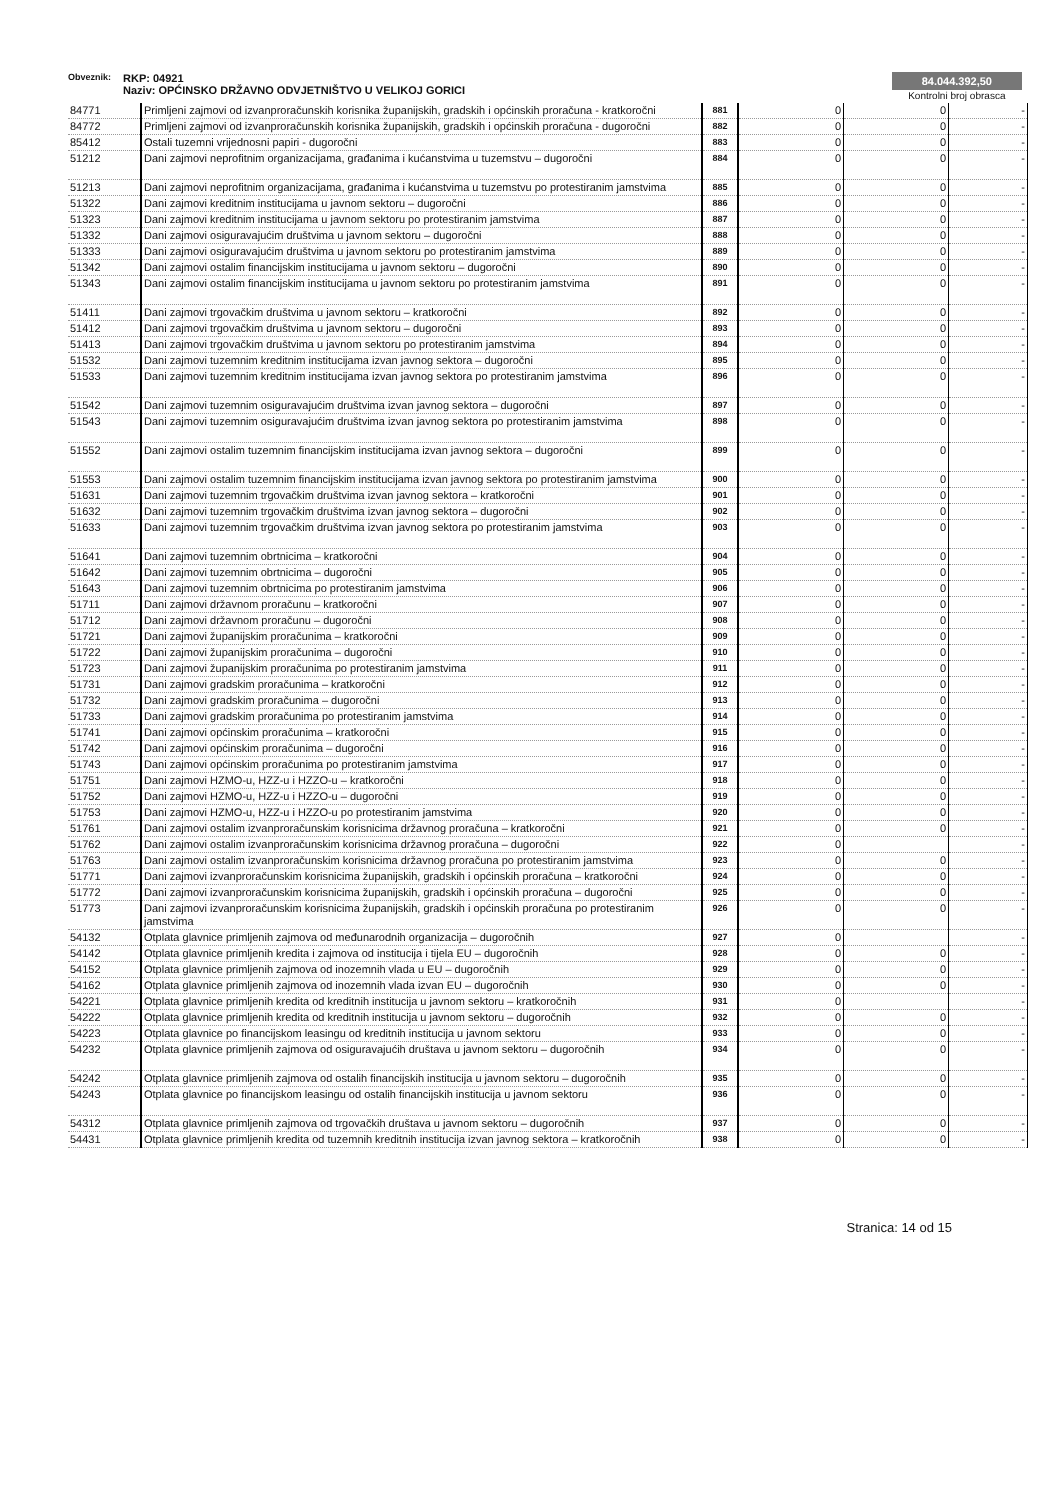Obveznik:
RKP: 04921
Naziv: OPĆINSKO DRŽAVNO ODVJETNIŠTVO U VELIKOJ GORICI
84.044.392,50
Kontrolni broj obrasca
| 84771 | Primljeni zajmovi od izvanproračunskih korisnika županijskih, gradskih i općinskih proračuna - kratkoročni | 881 | 0 | 0 | - |
| 84772 | Primljeni zajmovi od izvanproračunskih korisnika županijskih, gradskih i općinskih proračuna - dugoročni | 882 | 0 | 0 | - |
| 85412 | Ostali tuzemni vrijednosni papiri - dugoročni | 883 | 0 | 0 | - |
| 51212 | Dani zajmovi neprofitnim organizacijama, građanima i kućanstvima u tuzemstvu – dugoročni | 884 | 0 | 0 | - |
| 51213 | Dani zajmovi neprofitnim organizacijama, građanima i kućanstvima u tuzemstvu po protestiranim jamstvima | 885 | 0 | 0 | - |
| 51322 | Dani zajmovi kreditnim institucijama u javnom sektoru – dugoročni | 886 | 0 | 0 | - |
| 51323 | Dani zajmovi kreditnim institucijama u javnom sektoru po protestiranim jamstvima | 887 | 0 | 0 | - |
| 51332 | Dani zajmovi osiguravajućim društvima u javnom sektoru – dugoročni | 888 | 0 | 0 | - |
| 51333 | Dani zajmovi osiguravajućim društvima u javnom sektoru po protestiranim jamstvima | 889 | 0 | 0 | - |
| 51342 | Dani zajmovi ostalim financijskim institucijama u javnom sektoru – dugoročni | 890 | 0 | 0 | - |
| 51343 | Dani zajmovi ostalim financijskim institucijama u javnom sektoru po protestiranim jamstvima | 891 | 0 | 0 | - |
| 51411 | Dani zajmovi trgovačkim društvima u javnom sektoru – kratkoročni | 892 | 0 | 0 | - |
| 51412 | Dani zajmovi trgovačkim društvima u javnom sektoru – dugoročni | 893 | 0 | 0 | - |
| 51413 | Dani zajmovi trgovačkim društvima u javnom sektoru po protestiranim jamstvima | 894 | 0 | 0 | - |
| 51532 | Dani zajmovi tuzemnim kreditnim institucijama izvan javnog sektora – dugoročni | 895 | 0 | 0 | - |
| 51533 | Dani zajmovi tuzemnim kreditnim institucijama izvan javnog sektora po protestiranim jamstvima | 896 | 0 | 0 | - |
| 51542 | Dani zajmovi tuzemnim osiguravajućim društvima izvan javnog sektora – dugoročni | 897 | 0 | 0 | - |
| 51543 | Dani zajmovi tuzemnim osiguravajućim društvima izvan javnog sektora po protestiranim jamstvima | 898 | 0 | 0 | - |
| 51552 | Dani zajmovi ostalim tuzemnim financijskim institucijama izvan javnog sektora – dugoročni | 899 | 0 | 0 | - |
| 51553 | Dani zajmovi ostalim tuzemnim financijskim institucijama izvan javnog sektora po protestiranim jamstvima | 900 | 0 | 0 | - |
| 51631 | Dani zajmovi tuzemnim trgovačkim društvima izvan javnog sektora – kratkoročni | 901 | 0 | 0 | - |
| 51632 | Dani zajmovi tuzemnim trgovačkim društvima izvan javnog sektora – dugoročni | 902 | 0 | 0 | - |
| 51633 | Dani zajmovi tuzemnim trgovačkim društvima izvan javnog sektora po protestiranim jamstvima | 903 | 0 | 0 | - |
| 51641 | Dani zajmovi tuzemnim obrtnicima – kratkoročni | 904 | 0 | 0 | - |
| 51642 | Dani zajmovi tuzemnim obrtnicima – dugoročni | 905 | 0 | 0 | - |
| 51643 | Dani zajmovi tuzemnim obrtnicima po protestiranim jamstvima | 906 | 0 | 0 | - |
| 51711 | Dani zajmovi državnom proračunu – kratkoročni | 907 | 0 | 0 | - |
| 51712 | Dani zajmovi državnom proračunu – dugoročni | 908 | 0 | 0 | - |
| 51721 | Dani zajmovi županijskim proračunima – kratkoročni | 909 | 0 | 0 | - |
| 51722 | Dani zajmovi županijskim proračunima – dugoročni | 910 | 0 | 0 | - |
| 51723 | Dani zajmovi županijskim proračunima po protestiranim jamstvima | 911 | 0 | 0 | - |
| 51731 | Dani zajmovi gradskim proračunima – kratkoročni | 912 | 0 | 0 | - |
| 51732 | Dani zajmovi gradskim proračunima – dugoročni | 913 | 0 | 0 | - |
| 51733 | Dani zajmovi gradskim proračunima po protestiranim jamstvima | 914 | 0 | 0 | - |
| 51741 | Dani zajmovi općinskim proračunima – kratkoročni | 915 | 0 | 0 | - |
| 51742 | Dani zajmovi općinskim proračunima – dugoročni | 916 | 0 | 0 | - |
| 51743 | Dani zajmovi općinskim proračunima po protestiranim jamstvima | 917 | 0 | 0 | - |
| 51751 | Dani zajmovi HZMO-u, HZZ-u i HZZO-u – kratkoročni | 918 | 0 | 0 | - |
| 51752 | Dani zajmovi HZMO-u, HZZ-u i HZZO-u – dugoročni | 919 | 0 | 0 | - |
| 51753 | Dani zajmovi HZMO-u, HZZ-u i HZZO-u po protestiranim jamstvima | 920 | 0 | 0 | - |
| 51761 | Dani zajmovi ostalim izvanproračunskim korisnicima državnog proračuna – kratkoročni | 921 | 0 | 0 | - |
| 51762 | Dani zajmovi ostalim izvanproračunskim korisnicima državnog proračuna – dugoročni | 922 | 0 | | - |
| 51763 | Dani zajmovi ostalim izvanproračunskim korisnicima državnog proračuna po protestiranim jamstvima | 923 | 0 | 0 | - |
| 51771 | Dani zajmovi izvanproračunskim korisnicima županijskih, gradskih i općinskih proračuna – kratkoročni | 924 | 0 | 0 | - |
| 51772 | Dani zajmovi izvanproračunskim korisnicima županijskih, gradskih i općinskih proračuna – dugoročni | 925 | 0 | 0 | - |
| 51773 | Dani zajmovi izvanproračunskim korisnicima županijskih, gradskih i općinskih proračuna po protestiranim jamstvima | 926 | 0 | 0 | - |
| 54132 | Otplata glavnice primljenih zajmova od međunarodnih organizacija – dugoročnih | 927 | 0 | | - |
| 54142 | Otplata glavnice primljenih kredita i zajmova od institucija i tijela EU – dugoročnih | 928 | 0 | 0 | - |
| 54152 | Otplata glavnice primljenih zajmova od inozemnih vlada u EU – dugoročnih | 929 | 0 | 0 | - |
| 54162 | Otplata glavnice primljenih zajmova od inozemnih vlada izvan EU – dugoročnih | 930 | 0 | 0 | - |
| 54221 | Otplata glavnice primljenih kredita od kreditnih institucija u javnom sektoru – kratkoročnih | 931 | 0 | | - |
| 54222 | Otplata glavnice primljenih kredita od kreditnih institucija u javnom sektoru – dugoročnih | 932 | 0 | 0 | - |
| 54223 | Otplata glavnice po financijskom leasingu od kreditnih institucija u javnom sektoru | 933 | 0 | 0 | - |
| 54232 | Otplata glavnice primljenih zajmova od osiguravajućih društava u javnom sektoru – dugoročnih | 934 | 0 | 0 | - |
| 54242 | Otplata glavnice primljenih zajmova od ostalih financijskih institucija u javnom sektoru – dugoročnih | 935 | 0 | 0 | - |
| 54243 | Otplata glavnice po financijskom leasingu od ostalih financijskih institucija u javnom sektoru | 936 | 0 | 0 | - |
| 54312 | Otplata glavnice primljenih zajmova od trgovačkih društava u javnom sektoru – dugoročnih | 937 | 0 | 0 | - |
| 54431 | Otplata glavnice primljenih kredita od tuzemnih kreditnih institucija izvan javnog sektora – kratkoročnih | 938 | 0 | 0 | - |
Stranica: 14 od 15